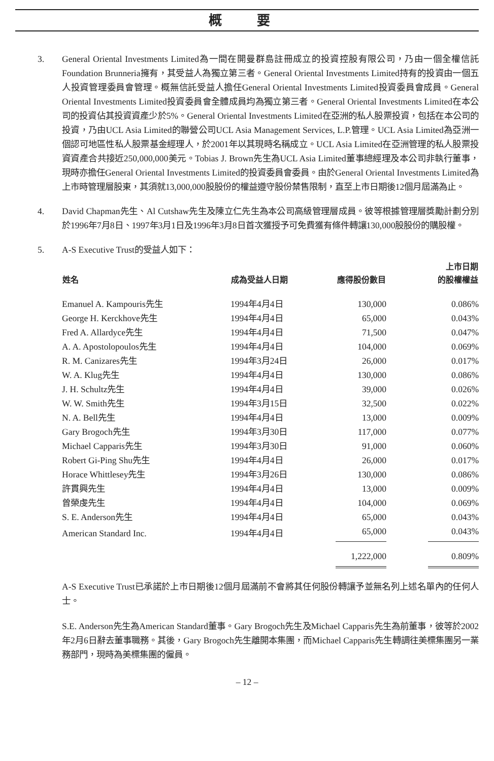概 要
3. General Oriental Investments Limited為一間在開曼群島註冊成立的投資控股有限公司，乃由一個全權信託Foundation Brunneria擁有，其受益人為獨立第三者。General Oriental Investments Limited持有的投資由一個五人投資管理委員會管理。概無信託受益人擔任General Oriental Investments Limited投資委員會成員。General Oriental Investments Limited投資委員會全體成員均為獨立第三者。General Oriental Investments Limited在本公司的投資佔其投資資產少於5%。General Oriental Investments Limited在亞洲的私人股票投資，包括在本公司的投資，乃由UCL Asia Limited的聯營公司UCL Asia Management Services, L.P.管理。UCL Asia Limited為亞洲一個認可地區性私人股票基金經理人，於2001年以其現時名稱成立。UCL Asia Limited在亞洲管理的私人股票投資資產合共接近250,000,000美元。Tobias J. Brown先生為UCL Asia Limited董事總經理及本公司非執行董事，現時亦擔任General Oriental Investments Limited的投資委員會委員。由於General Oriental Investments Limited為上市時管理層股東，其須就13,000,000股股份的權益遵守股份禁售限制，直至上市日期後12個月屆滿為止。
4. David Chapman先生、Al Cutshaw先生及陳立仁先生為本公司高級管理層成員。彼等根據管理層獎勵計劃分別於1996年7月8日、1997年3月1日及1996年3月8日首次獲授予可免費獲有條件轉讓130,000股股份的購股權。
5. A-S Executive Trust的受益人如下：
| 姓名 | 成為受益人日期 | 應得股份數目 | 上市日期 的股權權益 |
| --- | --- | --- | --- |
| Emanuel A. Kampouris先生 | 1994年4月4日 | 130,000 | 0.086% |
| George H. Kerckhove先生 | 1994年4月4日 | 65,000 | 0.043% |
| Fred A. Allardyce先生 | 1994年4月4日 | 71,500 | 0.047% |
| A. A. Apostolopoulos先生 | 1994年4月4日 | 104,000 | 0.069% |
| R. M. Canizares先生 | 1994年3月24日 | 26,000 | 0.017% |
| W. A. Klug先生 | 1994年4月4日 | 130,000 | 0.086% |
| J. H. Schultz先生 | 1994年4月4日 | 39,000 | 0.026% |
| W. W. Smith先生 | 1994年3月15日 | 32,500 | 0.022% |
| N. A. Bell先生 | 1994年4月4日 | 13,000 | 0.009% |
| Gary Brogoch先生 | 1994年3月30日 | 117,000 | 0.077% |
| Michael Capparis先生 | 1994年3月30日 | 91,000 | 0.060% |
| Robert Gi-Ping Shu先生 | 1994年4月4日 | 26,000 | 0.017% |
| Horace Whittlesey先生 | 1994年3月26日 | 130,000 | 0.086% |
| 許貫興先生 | 1994年4月4日 | 13,000 | 0.009% |
| 曾榮虔先生 | 1994年4月4日 | 104,000 | 0.069% |
| S. E. Anderson先生 | 1994年4月4日 | 65,000 | 0.043% |
| American Standard Inc. | 1994年4月4日 | 65,000 | 0.043% |
| | | 1,222,000 | 0.809% |
A-S Executive Trust已承諾於上市日期後12個月屆滿前不會將其任何股份轉讓予並無名列上述名單內的任何人士。
S.E. Anderson先生為American Standard董事。Gary Brogoch先生及Michael Capparis先生為前董事，彼等於2002年2月6日辭去董事職務。其後，Gary Brogoch先生離開本集團，而Michael Capparis先生轉調往美標集團另一業務部門，現時為美標集團的僱員。
– 12 –